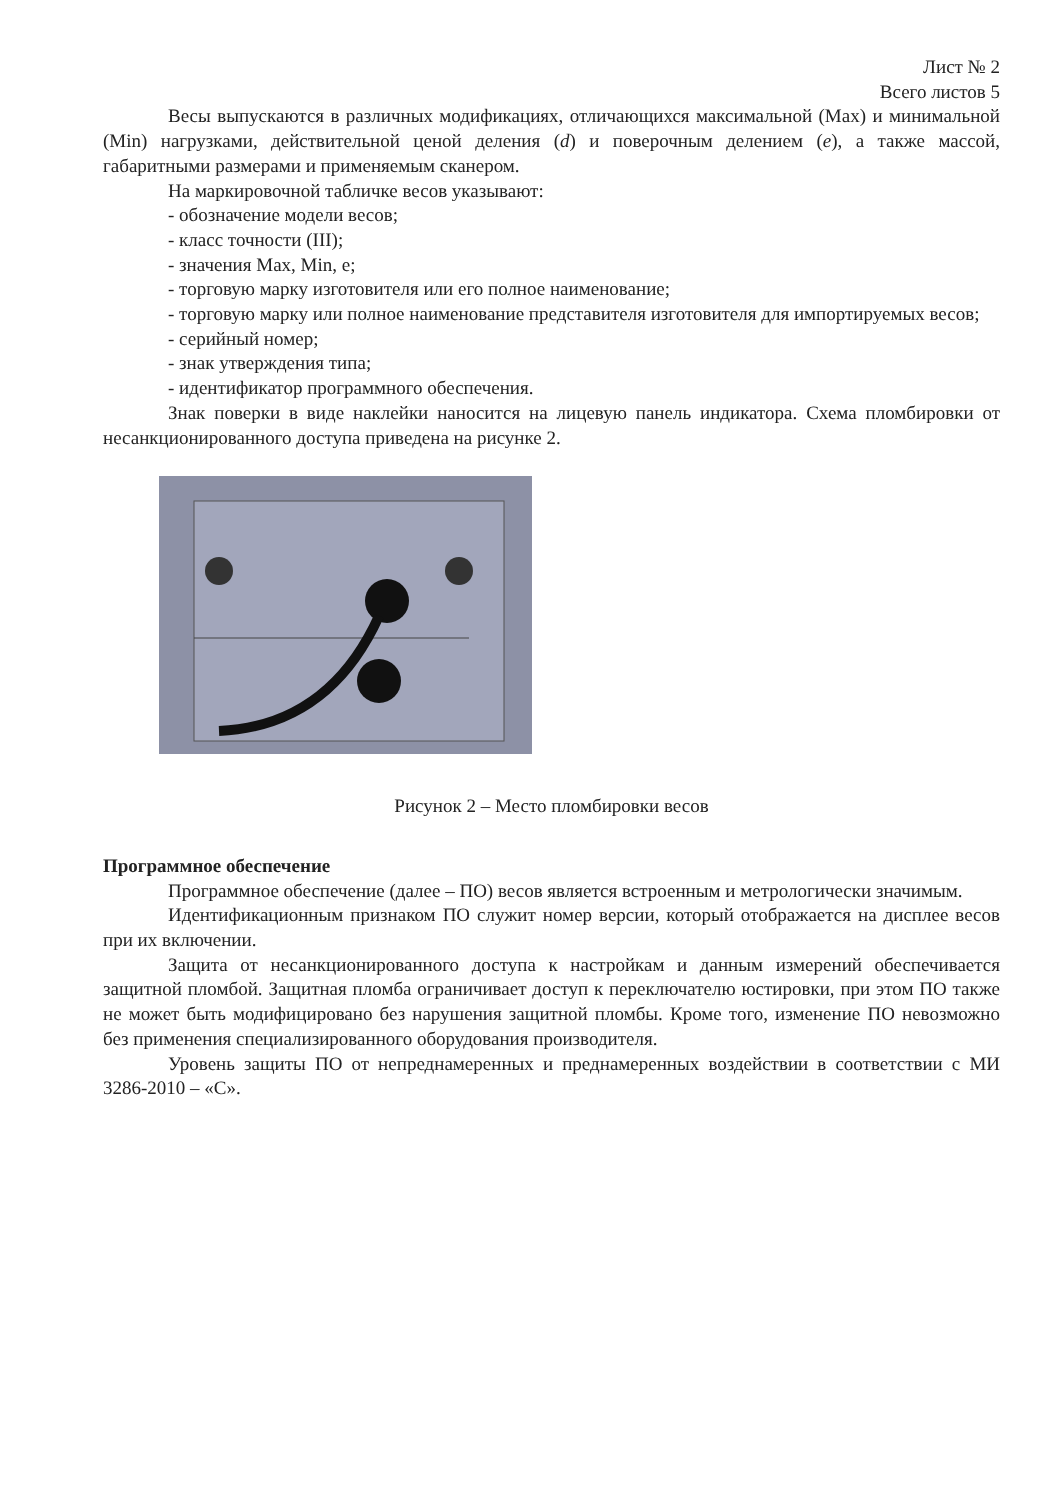Лист № 2
Всего листов 5
Весы выпускаются в различных модификациях, отличающихся максимальной (Max) и минимальной (Min) нагрузками, действительной ценой деления (d) и поверочным делением (e), а также массой, габаритными размерами и применяемым сканером.
На маркировочной табличке весов указывают:
- обозначение модели весов;
- класс точности (III);
- значения Max, Min, e;
- торговую марку изготовителя или его полное наименование;
- торговую марку или полное наименование представителя изготовителя для импортируемых весов;
- серийный номер;
- знак утверждения типа;
- идентификатор программного обеспечения.
Знак поверки в виде наклейки наносится на лицевую панель индикатора. Схема пломбировки от несанкционированного доступа приведена на рисунке 2.
Рисунок 2 – Место пломбировки весов
Программное обеспечение
Программное обеспечение (далее – ПО) весов является встроенным и метрологически значимым.
Идентификационным признаком ПО служит номер версии, который отображается на дисплее весов при их включении.
Защита от несанкционированного доступа к настройкам и данным измерений обеспечивается защитной пломбой. Защитная пломба ограничивает доступ к переключателю юстировки, при этом ПО также не может быть модифицировано без нарушения защитной пломбы. Кроме того, изменение ПО невозможно без применения специализированного оборудования производителя.
Уровень защиты ПО от непреднамеренных и преднамеренных воздействии в соответствии с МИ 3286-2010 – «С».